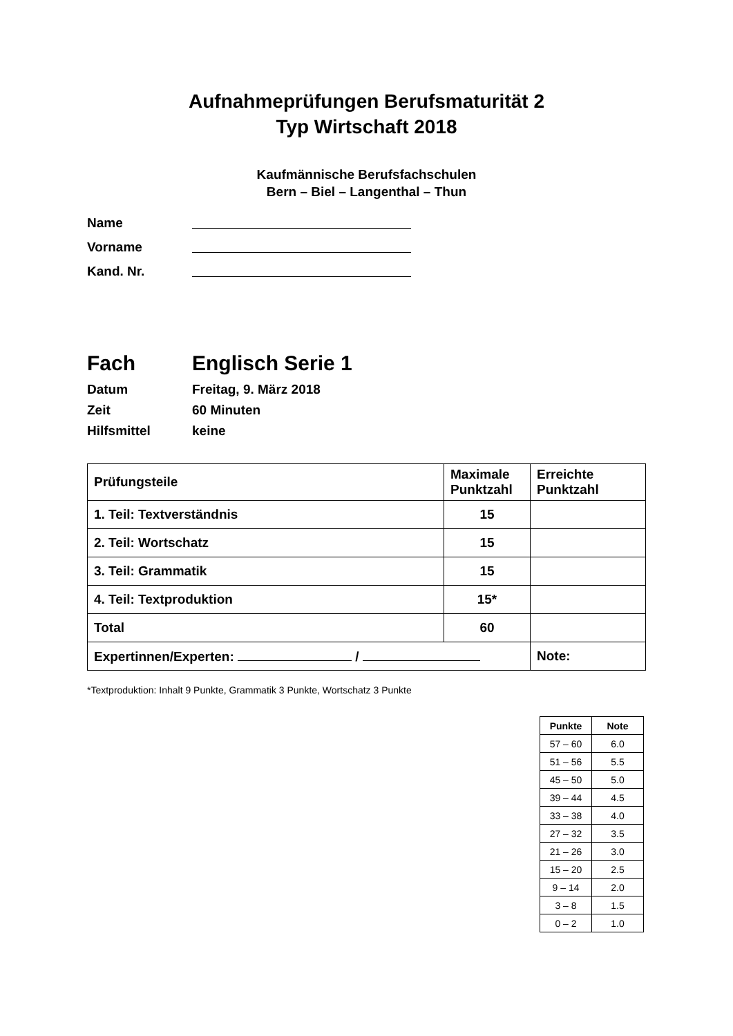Aufnahmeprüfungen Berufsmaturität 2
Typ Wirtschaft 2018
Kaufmännische Berufsfachschulen
Bern – Biel – Langenthal – Thun
Name
Vorname
Kand. Nr.
Fach Englisch Serie 1
Datum Freitag, 9. März 2018
Zeit 60 Minuten
Hilfsmittel keine
| Prüfungsteile | Maximale Punktzahl | Erreichte Punktzahl |
| --- | --- | --- |
| 1. Teil: Textverständnis | 15 | |
| 2. Teil: Wortschatz | 15 | |
| 3. Teil: Grammatik | 15 | |
| 4. Teil: Textproduktion | 15* | |
| Total | 60 | |
| Expertinnen/Experten: / | | Note: |
*Textproduktion: Inhalt 9 Punkte, Grammatik 3 Punkte, Wortschatz 3 Punkte
| Punkte | Note |
| --- | --- |
| 57 – 60 | 6.0 |
| 51 – 56 | 5.5 |
| 45 – 50 | 5.0 |
| 39 – 44 | 4.5 |
| 33 – 38 | 4.0 |
| 27 – 32 | 3.5 |
| 21 – 26 | 3.0 |
| 15 – 20 | 2.5 |
| 9 – 14 | 2.0 |
| 3 – 8 | 1.5 |
| 0 – 2 | 1.0 |